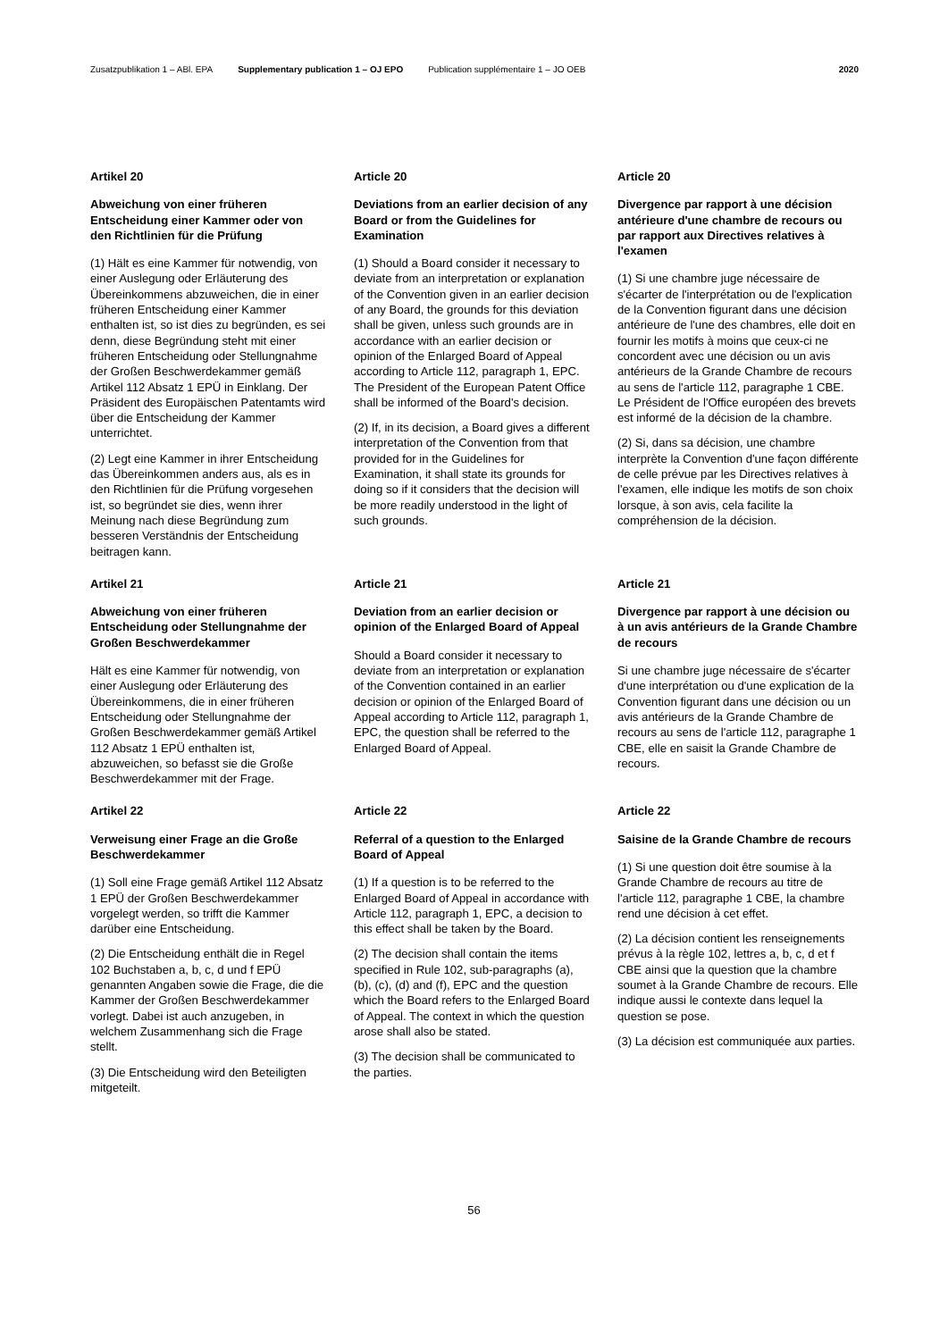Zusatzpublikation 1 – ABl. EPA Supplementary publication 1 – OJ EPO Publication supplémentaire 1 – JO OEB 2020
Artikel 20
Abweichung von einer früheren Entscheidung einer Kammer oder von den Richtlinien für die Prüfung
(1) Hält es eine Kammer für notwendig, von einer Auslegung oder Erläuterung des Übereinkommens abzuweichen, die in einer früheren Entscheidung einer Kammer enthalten ist, so ist dies zu begründen, es sei denn, diese Begründung steht mit einer früheren Entscheidung oder Stellungnahme der Großen Beschwerdekammer gemäß Artikel 112 Absatz 1 EPÜ in Einklang. Der Präsident des Europäischen Patentamts wird über die Entscheidung der Kammer unterrichtet.
(2) Legt eine Kammer in ihrer Entscheidung das Übereinkommen anders aus, als es in den Richtlinien für die Prüfung vorgesehen ist, so begründet sie dies, wenn ihrer Meinung nach diese Begründung zum besseren Verständnis der Entscheidung beitragen kann.
Article 20
Deviations from an earlier decision of any Board or from the Guidelines for Examination
(1) Should a Board consider it necessary to deviate from an interpretation or explanation of the Convention given in an earlier decision of any Board, the grounds for this deviation shall be given, unless such grounds are in accordance with an earlier decision or opinion of the Enlarged Board of Appeal according to Article 112, paragraph 1, EPC. The President of the European Patent Office shall be informed of the Board's decision.
(2) If, in its decision, a Board gives a different interpretation of the Convention from that provided for in the Guidelines for Examination, it shall state its grounds for doing so if it considers that the decision will be more readily understood in the light of such grounds.
Article 20
Divergence par rapport à une décision antérieure d'une chambre de recours ou par rapport aux Directives relatives à l'examen
(1) Si une chambre juge nécessaire de s'écarter de l'interprétation ou de l'explication de la Convention figurant dans une décision antérieure de l'une des chambres, elle doit en fournir les motifs à moins que ceux-ci ne concordent avec une décision ou un avis antérieurs de la Grande Chambre de recours au sens de l'article 112, paragraphe 1 CBE. Le Président de l'Office européen des brevets est informé de la décision de la chambre.
(2) Si, dans sa décision, une chambre interprète la Convention d'une façon différente de celle prévue par les Directives relatives à l'examen, elle indique les motifs de son choix lorsque, à son avis, cela facilite la compréhension de la décision.
Artikel 21
Abweichung von einer früheren Entscheidung oder Stellungnahme der Großen Beschwerdekammer
Hält es eine Kammer für notwendig, von einer Auslegung oder Erläuterung des Übereinkommens, die in einer früheren Entscheidung oder Stellungnahme der Großen Beschwerdekammer gemäß Artikel 112 Absatz 1 EPÜ enthalten ist, abzuweichen, so befasst sie die Große Beschwerdekammer mit der Frage.
Article 21
Deviation from an earlier decision or opinion of the Enlarged Board of Appeal
Should a Board consider it necessary to deviate from an interpretation or explanation of the Convention contained in an earlier decision or opinion of the Enlarged Board of Appeal according to Article 112, paragraph 1, EPC, the question shall be referred to the Enlarged Board of Appeal.
Article 21
Divergence par rapport à une décision ou à un avis antérieurs de la Grande Chambre de recours
Si une chambre juge nécessaire de s'écarter d'une interprétation ou d'une explication de la Convention figurant dans une décision ou un avis antérieurs de la Grande Chambre de recours au sens de l'article 112, paragraphe 1 CBE, elle en saisit la Grande Chambre de recours.
Artikel 22
Verweisung einer Frage an die Große Beschwerdekammer
(1) Soll eine Frage gemäß Artikel 112 Absatz 1 EPÜ der Großen Beschwerdekammer vorgelegt werden, so trifft die Kammer darüber eine Entscheidung.
(2) Die Entscheidung enthält die in Regel 102 Buchstaben a, b, c, d und f EPÜ genannten Angaben sowie die Frage, die die Kammer der Großen Beschwerdekammer vorlegt. Dabei ist auch anzugeben, in welchem Zusammenhang sich die Frage stellt.
(3) Die Entscheidung wird den Beteiligten mitgeteilt.
Article 22
Referral of a question to the Enlarged Board of Appeal
(1) If a question is to be referred to the Enlarged Board of Appeal in accordance with Article 112, paragraph 1, EPC, a decision to this effect shall be taken by the Board.
(2) The decision shall contain the items specified in Rule 102, sub-paragraphs (a), (b), (c), (d) and (f), EPC and the question which the Board refers to the Enlarged Board of Appeal. The context in which the question arose shall also be stated.
(3) The decision shall be communicated to the parties.
Article 22
Saisine de la Grande Chambre de recours
(1) Si une question doit être soumise à la Grande Chambre de recours au titre de l'article 112, paragraphe 1 CBE, la chambre rend une décision à cet effet.
(2) La décision contient les renseignements prévus à la règle 102, lettres a, b, c, d et f CBE ainsi que la question que la chambre soumet à la Grande Chambre de recours. Elle indique aussi le contexte dans lequel la question se pose.
(3) La décision est communiquée aux parties.
56